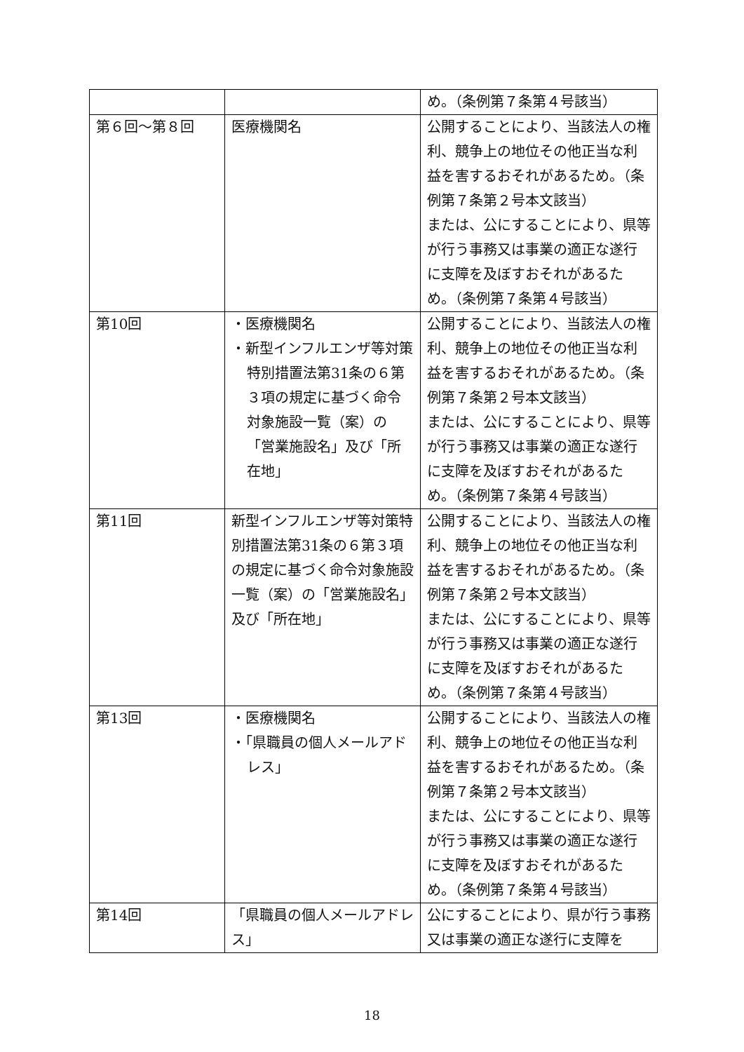| | | め。（条例第７条第４号該当） |
| 第６回～第８回 | 医療機関名 | 公開することにより、当該法人の権利、競争上の地位その他正当な利益を害するおそれがあるため。（条例第７条第２号本文該当） または、公にすることにより、県等が行う事務又は事業の適正な遂行に支障を及ぼすおそれがあるため。（条例第７条第４号該当） |
| 第10回 | ・医療機関名 ・新型インフルエンザ等対策特別措置法第31条の６第３項の規定に基づく命令対象施設一覧（案）の「営業施設名」及び「所在地」 | 公開することにより、当該法人の権利、競争上の地位その他正当な利益を害するおそれがあるため。（条例第７条第２号本文該当） または、公にすることにより、県等が行う事務又は事業の適正な遂行に支障を及ぼすおそれがあるため。（条例第７条第４号該当） |
| 第11回 | 新型インフルエンザ等対策特別措置法第31条の６第３項の規定に基づく命令対象施設一覧（案）の「営業施設名」及び「所在地」 | 公開することにより、当該法人の権利、競争上の地位その他正当な利益を害するおそれがあるため。（条例第７条第２号本文該当） または、公にすることにより、県等が行う事務又は事業の適正な遂行に支障を及ぼすおそれがあるため。（条例第７条第４号該当） |
| 第13回 | ・医療機関名 ・「県職員の個人メールアドレス」 | 公開することにより、当該法人の権利、競争上の地位その他正当な利益を害するおそれがあるため。（条例第７条第２号本文該当） または、公にすることにより、県等が行う事務又は事業の適正な遂行に支障を及ぼすおそれがあるため。（条例第７条第４号該当） |
| 第14回 | 「県職員の個人メールアドレス」 | 公にすることにより、県が行う事務又は事業の適正な遂行に支障を |
18